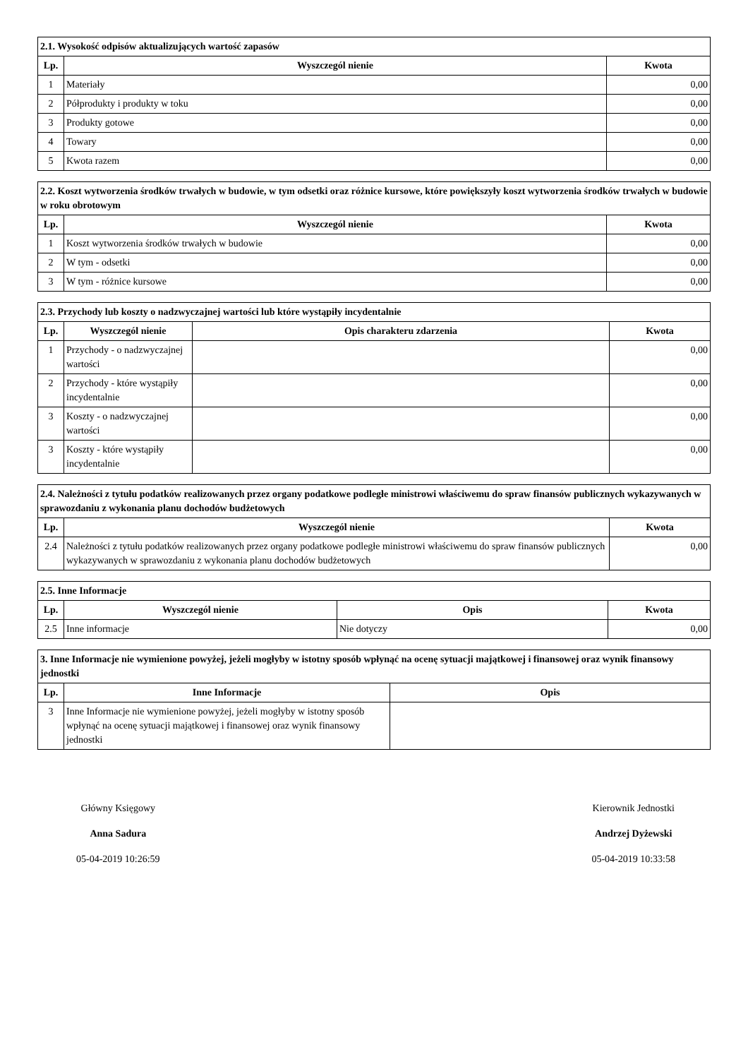| 2.1. Wysokość odpisów aktualizujących wartość zapasów | | |
| --- | --- | --- |
| Lp. | Wyszczegól nienie | Kwota |
| 1 | Materiały | 0,00 |
| 2 | Półprodukty i produkty w toku | 0,00 |
| 3 | Produkty gotowe | 0,00 |
| 4 | Towary | 0,00 |
| 5 | Kwota razem | 0,00 |
| 2.2. Koszt wytworzenia środków trwałych w budowie, w tym odsetki oraz różnice kursowe, które powiększyły koszt wytworzenia środków trwałych w budowie w roku obrotowym | | |
| --- | --- | --- |
| Lp. | Wyszczegól nienie | Kwota |
| 1 | Koszt wytworzenia środków trwałych w budowie | 0,00 |
| 2 | W tym - odsetki | 0,00 |
| 3 | W tym - różnice kursowe | 0,00 |
| 2.3. Przychody lub koszty o nadzwyczajnej wartości lub które wystąpiły incydentalnie | | | |
| --- | --- | --- | --- |
| Lp. | Wyszczegól nienie | Opis charakteru zdarzenia | Kwota |
| 1 | Przychody - o nadzwyczajnej wartości | | 0,00 |
| 2 | Przychody - które wystąpiły incydentalnie | | 0,00 |
| 3 | Koszty - o nadzwyczajnej wartości | | 0,00 |
| 3 | Koszty - które wystąpiły incydentalnie | | 0,00 |
| 2.4. Należności z tytułu podatków realizowanych przez organy podatkowe podległe ministrowi właściwemu do spraw finansów publicznych wykazywanych w sprawozdaniu z wykonania planu dochodów budżetowych | | |
| --- | --- | --- |
| Lp. | Wyszczegól nienie | Kwota |
| 2.4 | Należności z tytułu podatków realizowanych przez organy podatkowe podległe ministrowi właściwemu do spraw finansów publicznych wykazywanych w sprawozdaniu z wykonania planu dochodów budżetowych | 0,00 |
| 2.5. Inne Informacje | | | |
| --- | --- | --- | --- |
| Lp. | Wyszczegól nienie | Opis | Kwota |
| 2.5 | Inne informacje | Nie dotyczy | 0,00 |
| 3. Inne Informacje nie wymienione powyżej, jeżeli mogłyby w istotny sposób wpłynąć na ocenę sytuacji majątkowej i finansowej oraz wynik finansowy jednostki | | |
| --- | --- | --- |
| Lp. | Inne Informacje | Opis |
| 3 | Inne Informacje nie wymienione powyżej, jeżeli mogłyby w istotny sposób wpłynąć na ocenę sytuacji majątkowej i finansowej oraz wynik finansowy jednostki | |
Główny Księgowy
Anna Sadura
05-04-2019 10:26:59
Kierownik Jednostki
Andrzej Dyżewski
05-04-2019 10:33:58